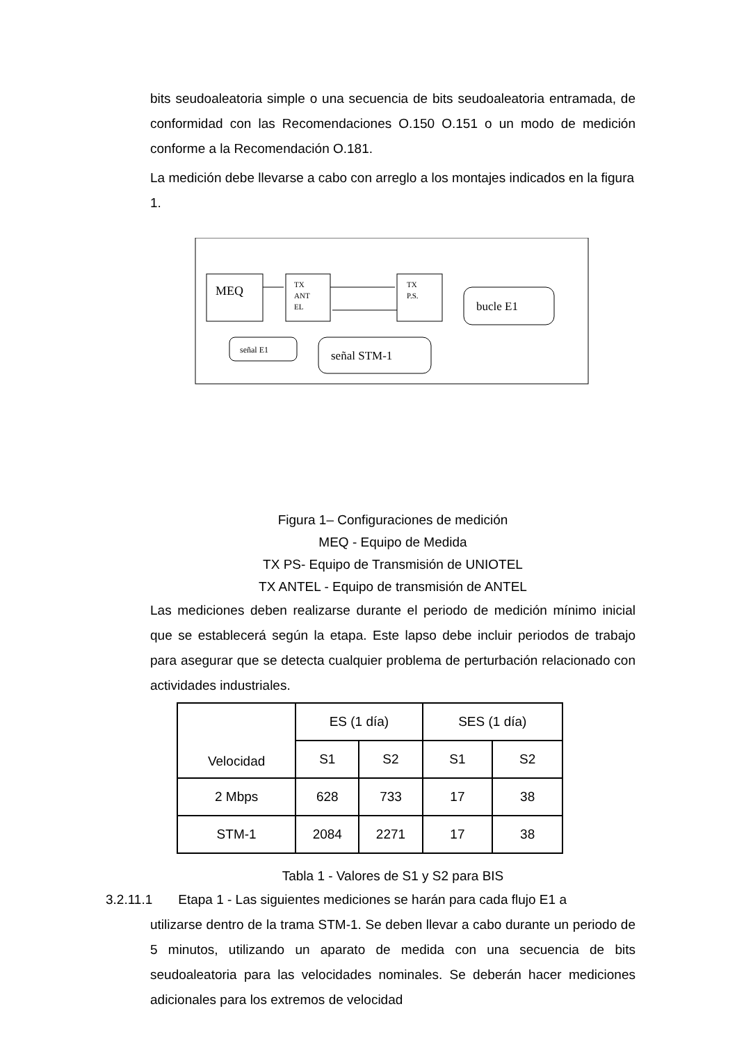bits seudoaleatoria simple o una secuencia de bits seudoaleatoria entramada, de conformidad con las Recomendaciones O.150 O.151 o un modo de medición conforme a la Recomendación O.181.
La medición debe llevarse a cabo con arreglo a los montajes indicados en la figura 1.
MEQ
TX
ANT
EL
TX
P.S.
bucle E1
señal E1
señal STM-1
Figura 1– Configuraciones de medición
MEQ - Equipo de Medida
TX PS- Equipo de Transmisión de UNIOTEL
TX ANTEL - Equipo de transmisión de ANTEL
Las mediciones deben realizarse durante el periodo de medición mínimo inicial que se establecerá según la etapa. Este lapso debe incluir periodos de trabajo para asegurar que se detecta cualquier problema de perturbación relacionado con actividades industriales.
| Velocidad | ES (1 día) | | SES (1 día) | |
| | S1 | S2 | S1 | S2 |
| 2 Mbps | 628 | 733 | 17 | 38 |
| STM-1 | 2084 | 2271 | 17 | 38 |
Tabla 1 - Valores de S1 y S2 para BIS
3.2.11.1 Etapa 1 - Las siguientes mediciones se harán para cada flujo E1 a
utilizarse dentro de la trama STM-1. Se deben llevar a cabo durante un periodo de 5 minutos, utilizando un aparato de medida con una secuencia de bits seudoaleatoria para las velocidades nominales. Se deberán hacer mediciones adicionales para los extremos de velocidad